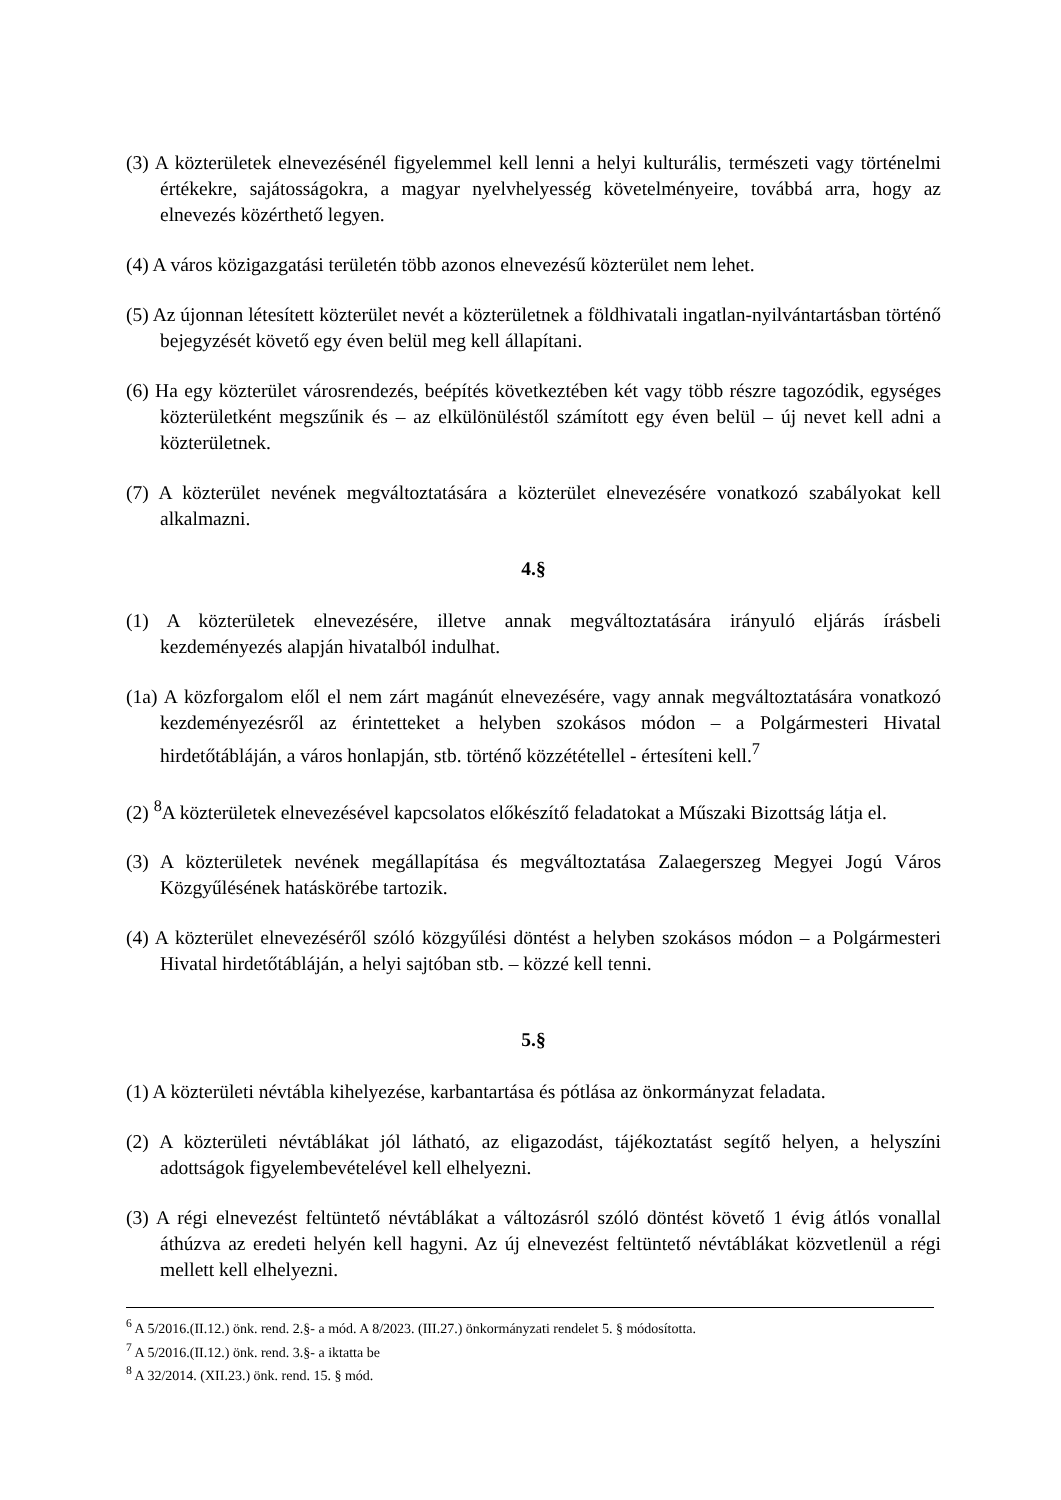(3) A közterületek elnevezésénél figyelemmel kell lenni a helyi kulturális, természeti vagy történelmi értékekre, sajátosságokra, a magyar nyelvhelyesség követelményeire, továbbá arra, hogy az elnevezés közérthető legyen.
(4) A város közigazgatási területén több azonos elnevezésű közterület nem lehet.
(5) Az újonnan létesített közterület nevét a közterületnek a földhivatali ingatlan-nyilvántartásban történő bejegyzését követő egy éven belül meg kell állapítani.
(6) Ha egy közterület városrendezés, beépítés következtében két vagy több részre tagozódik, egységes közterületként megszűnik és – az elkülönüléstől számított egy éven belül – új nevet kell adni a közterületnek.
(7) A közterület nevének megváltoztatására a közterület elnevezésére vonatkozó szabályokat kell alkalmazni.
4.§
(1) A közterületek elnevezésére, illetve annak megváltoztatására irányuló eljárás írásbeli kezdeményezés alapján hivatalból indulhat.
(1a) A közforgalom elől el nem zárt magánút elnevezésére, vagy annak megváltoztatására vonatkozó kezdeményezésről az érintetteket a helyben szokásos módon – a Polgármesteri Hivatal hirdetőtábláján, a város honlapján, stb. történő közzététellel - értesíteni kell.<sup>7</sup>
(2) <sup>8</sup>A közterületek elnevezésével kapcsolatos előkészítő feladatokat a Műszaki Bizottság látja el.
(3) A közterületek nevének megállapítása és megváltoztatása Zalaegerszeg Megyei Jogú Város Közgyűlésének hatáskörébe tartozik.
(4) A közterület elnevezéséről szóló közgyűlési döntést a helyben szokásos módon – a Polgármesteri Hivatal hirdetőtábláján, a helyi sajtóban stb. – közzé kell tenni.
5.§
(1) A közterületi névtábla kihelyezése, karbantartása és pótlása az önkormányzat feladata.
(2) A közterületi névtáblákat jól látható, az eligazodást, tájékoztatást segítő helyen, a helyszíni adottságok figyelembevételével kell elhelyezni.
(3) A régi elnevezést feltüntető névtáblákat a változásról szóló döntést követő 1 évig átlós vonallal áthúzva az eredeti helyén kell hagyni. Az új elnevezést feltüntető névtáblákat közvetlenül a régi mellett kell elhelyezni.
<sup>6</sup> A 5/2016.(II.12.) önk. rend. 2.§- a mód. A 8/2023. (III.27.) önkormányzati rendelet 5. § módosította.
<sup>7</sup> A 5/2016.(II.12.) önk. rend. 3.§- a iktatta be
<sup>8</sup> A 32/2014. (XII.23.) önk. rend. 15. § mód.